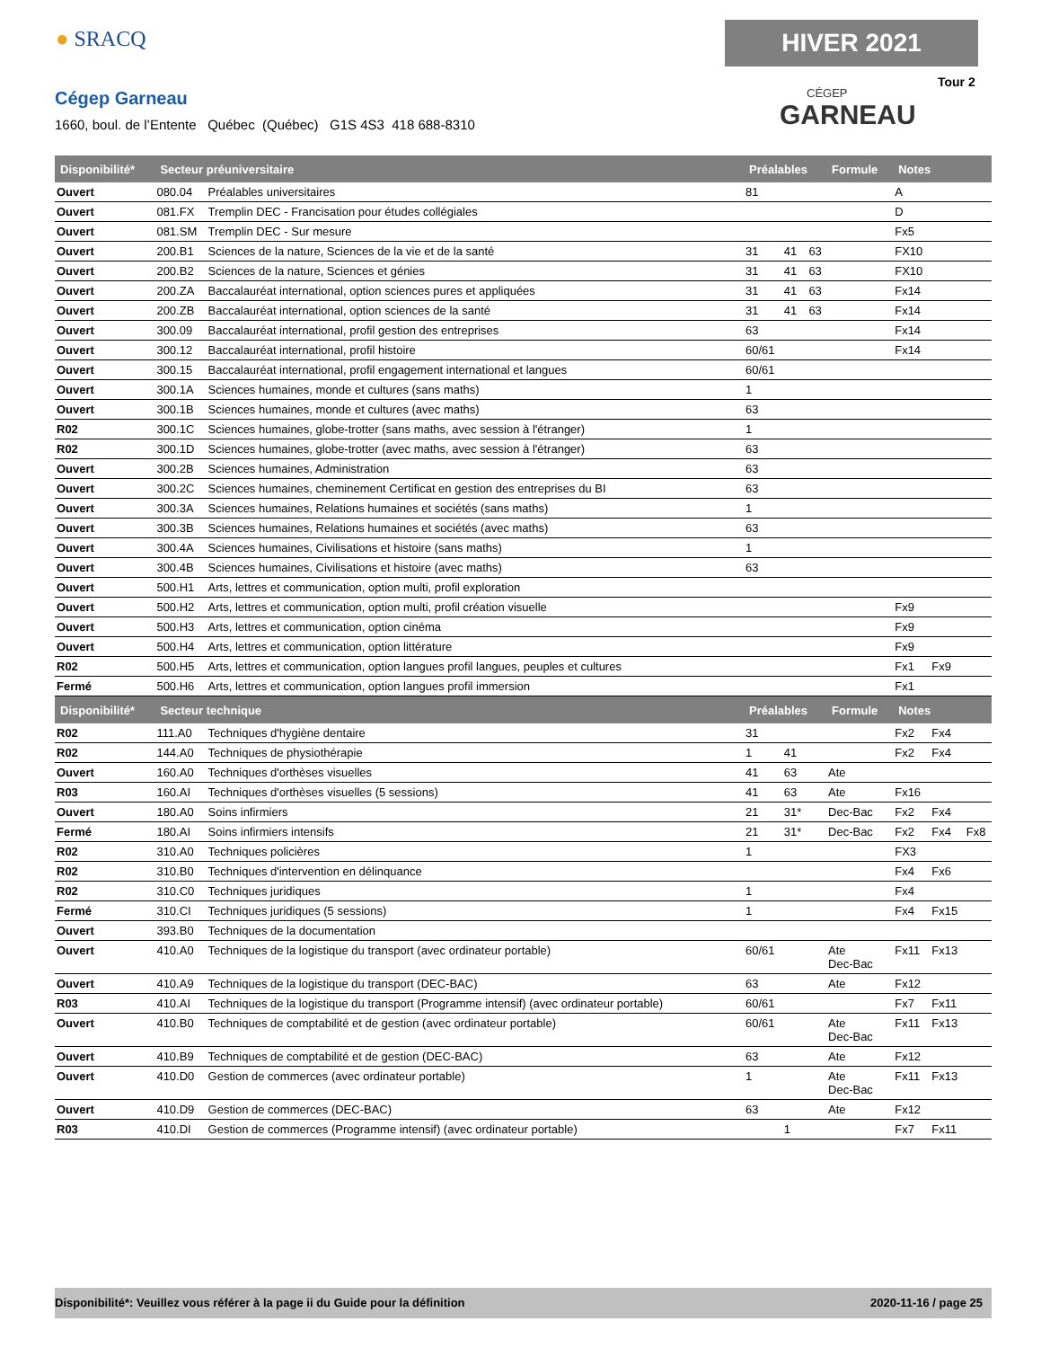● SRACQ
Cégep Garneau
1660, boul. de l’Entente Québec (Québec) G1S 4S3 418 688-8310
HIVER 2021
Tour 2
CÉGEP
GARNEAU
| Disponibilité* | Secteur préuniversitaire | | Préalables | | | Formule | Notes | | |
| --- | --- | --- | --- | --- | --- | --- | --- | --- | --- |
| Ouvert | 080.04 | Préalables universitaires | 81 | | | | A | | |
| Ouvert | 081.FX | Tremplin DEC - Francisation pour études collégiales | | | | | D | | |
| Ouvert | 081.SM | Tremplin DEC - Sur mesure | | | | | Fx5 | | |
| Ouvert | 200.B1 | Sciences de la nature, Sciences de la vie et de la santé | 31 | 41 | 63 | | FX10 | | |
| Ouvert | 200.B2 | Sciences de la nature, Sciences et génies | 31 | 41 | 63 | | FX10 | | |
| Ouvert | 200.ZA | Baccalauréat international, option sciences pures et appliquées | 31 | 41 | 63 | | Fx14 | | |
| Ouvert | 200.ZB | Baccalauréat international, option sciences de la santé | 31 | 41 | 63 | | Fx14 | | |
| Ouvert | 300.09 | Baccalauréat international, profil gestion des entreprises | 63 | | | | Fx14 | | |
| Ouvert | 300.12 | Baccalauréat international, profil histoire | 60/61 | | | | Fx14 | | |
| Ouvert | 300.15 | Baccalauréat international, profil engagement international et langues | 60/61 | | | | | | |
| Ouvert | 300.1A | Sciences humaines, monde et cultures (sans maths) | 1 | | | | | | |
| Ouvert | 300.1B | Sciences humaines, monde et cultures (avec maths) | 63 | | | | | | |
| R02 | 300.1C | Sciences humaines, globe-trotter (sans maths, avec session à l'étranger) | 1 | | | | | | |
| R02 | 300.1D | Sciences humaines, globe-trotter (avec maths, avec session à l'étranger) | 63 | | | | | | |
| Ouvert | 300.2B | Sciences humaines, Administration | 63 | | | | | | |
| Ouvert | 300.2C | Sciences humaines, cheminement Certificat en gestion des entreprises du BI | 63 | | | | | | |
| Ouvert | 300.3A | Sciences humaines, Relations humaines et sociétés (sans maths) | 1 | | | | | | |
| Ouvert | 300.3B | Sciences humaines, Relations humaines et sociétés (avec maths) | 63 | | | | | | |
| Ouvert | 300.4A | Sciences humaines, Civilisations et histoire (sans maths) | 1 | | | | | | |
| Ouvert | 300.4B | Sciences humaines, Civilisations et histoire (avec maths) | 63 | | | | | | |
| Ouvert | 500.H1 | Arts, lettres et communication, option multi, profil exploration | | | | | | | |
| Ouvert | 500.H2 | Arts, lettres et communication, option multi, profil création visuelle | | | | | Fx9 | | |
| Ouvert | 500.H3 | Arts, lettres et communication, option cinéma | | | | | Fx9 | | |
| Ouvert | 500.H4 | Arts, lettres et communication, option littérature | | | | | Fx9 | | |
| R02 | 500.H5 | Arts, lettres et communication, option langues profil langues, peuples et cultures | | | | | Fx1 | Fx9 | |
| Fermé | 500.H6 | Arts, lettres et communication, option langues profil immersion | | | | | Fx1 | | |
| Disponibilité* | Secteur technique | | Préalables | | | Formule | Notes | | |
| R02 | 111.A0 | Techniques d'hygiène dentaire | 31 | | | | Fx2 | Fx4 | |
| R02 | 144.A0 | Techniques de physiothérapie | 1 | 41 | | | Fx2 | Fx4 | |
| Ouvert | 160.A0 | Techniques d'orthèses visuelles | 41 | 63 | | Ate | | | |
| R03 | 160.AI | Techniques d'orthèses visuelles (5 sessions) | 41 | 63 | | Ate | Fx16 | | |
| Ouvert | 180.A0 | Soins infirmiers | 21 | 31* | | Dec-Bac | Fx2 | Fx4 | |
| Fermé | 180.AI | Soins infirmiers intensifs | 21 | 31* | | Dec-Bac | Fx2 | Fx4 | Fx8 |
| R02 | 310.A0 | Techniques policières | 1 | | | | FX3 | | |
| R02 | 310.B0 | Techniques d'intervention en délinquance | | | | | Fx4 | Fx6 | |
| R02 | 310.C0 | Techniques juridiques | 1 | | | | Fx4 | | |
| Fermé | 310.CI | Techniques juridiques (5 sessions) | 1 | | | | Fx4 | Fx15 | |
| Ouvert | 393.B0 | Techniques de la documentation | | | | | | | |
| Ouvert | 410.A0 | Techniques de la logistique du transport (avec ordinateur portable) | 60/61 | | | Ate Dec-Bac | Fx11 | Fx13 | |
| Ouvert | 410.A9 | Techniques de la logistique du transport (DEC-BAC) | 63 | | | Ate | Fx12 | | |
| R03 | 410.AI | Techniques de la logistique du transport (Programme intensif) (avec ordinateur portable) | 60/61 | | | | Fx7 | Fx11 | |
| Ouvert | 410.B0 | Techniques de comptabilité et de gestion (avec ordinateur portable) | 60/61 | | | Ate Dec-Bac | Fx11 | Fx13 | |
| Ouvert | 410.B9 | Techniques de comptabilité et de gestion (DEC-BAC) | 63 | | | Ate | Fx12 | | |
| Ouvert | 410.D0 | Gestion de commerces (avec ordinateur portable) | 1 | | | Ate Dec-Bac | Fx11 | Fx13 | |
| Ouvert | 410.D9 | Gestion de commerces (DEC-BAC) | 63 | | | Ate | Fx12 | | |
| R03 | 410.DI | Gestion de commerces (Programme intensif) (avec ordinateur portable) | | 1 | | | Fx7 | Fx11 | |
Disponibilité*: Veuillez vous référer à la page ii du Guide pour la définition 2020-11-16 / page 25